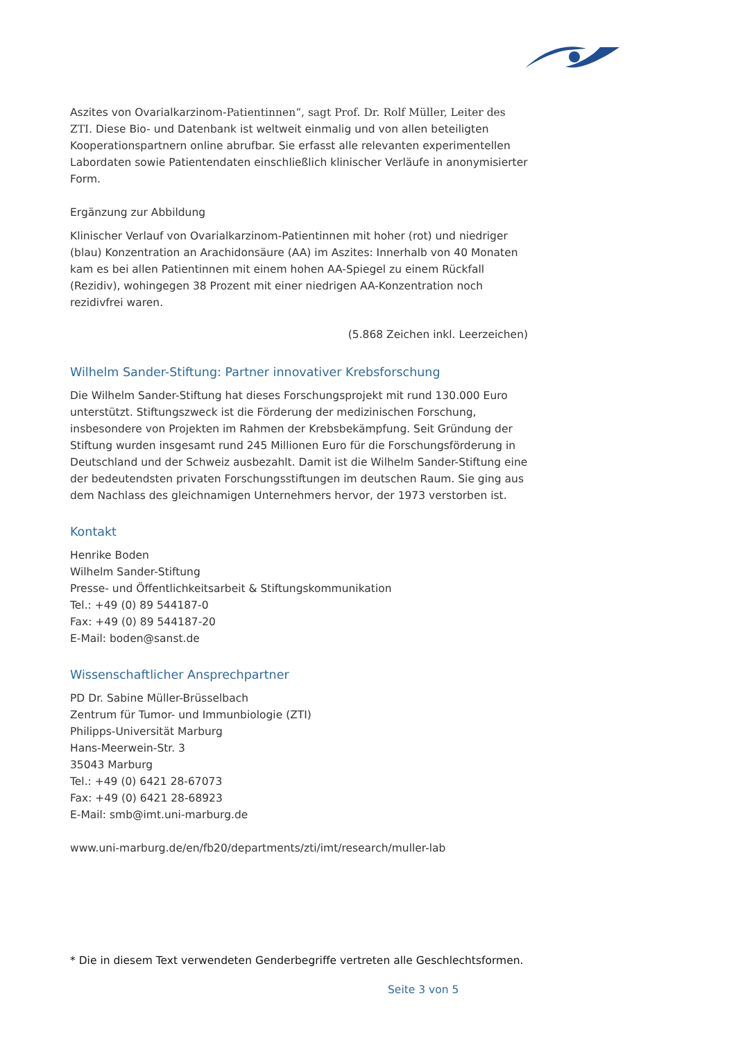Aszites von Ovarialkarzinom-Patientinnen“, sagt Prof. Dr. Rolf Müller, Leiter des ZTI. Diese Bio- und Datenbank ist weltweit einmalig und von allen beteiligten Kooperationspartnern online abrufbar. Sie erfasst alle relevanten experimentellen Labordaten sowie Patientendaten einschließlich klinischer Verläufe in anonymisierter Form.
Ergänzung zur Abbildung
Klinischer Verlauf von Ovarialkarzinom-Patientinnen mit hoher (rot) und niedriger (blau) Konzentration an Arachidonsäure (AA) im Aszites: Innerhalb von 40 Monaten kam es bei allen Patientinnen mit einem hohen AA-Spiegel zu einem Rückfall (Rezidiv), wohingegen 38 Prozent mit einer niedrigen AA-Konzentration noch rezidivfrei waren.
(5.868 Zeichen inkl. Leerzeichen)
Wilhelm Sander-Stiftung: Partner innovativer Krebsforschung
Die Wilhelm Sander-Stiftung hat dieses Forschungsprojekt mit rund 130.000 Euro unterstützt. Stiftungszweck ist die Förderung der medizinischen Forschung, insbesondere von Projekten im Rahmen der Krebsbekämpfung. Seit Gründung der Stiftung wurden insgesamt rund 245 Millionen Euro für die Forschungsförderung in Deutschland und der Schweiz ausbezahlt. Damit ist die Wilhelm Sander-Stiftung eine der bedeutendsten privaten Forschungsstiftungen im deutschen Raum. Sie ging aus dem Nachlass des gleichnamigen Unternehmers hervor, der 1973 verstorben ist.
Kontakt
Henrike Boden
Wilhelm Sander-Stiftung
Presse- und Öffentlichkeitsarbeit & Stiftungskommunikation
Tel.: +49 (0) 89 544187-0
Fax: +49 (0) 89 544187-20
E-Mail: boden@sanst.de
Wissenschaftlicher Ansprechpartner
PD Dr. Sabine Müller-Brüsselbach
Zentrum für Tumor- und Immunbiologie (ZTI)
Philipps-Universität Marburg
Hans-Meerwein-Str. 3
35043 Marburg
Tel.: +49 (0) 6421 28-67073
Fax: +49 (0) 6421 28-68923
E-Mail: smb@imt.uni-marburg.de
www.uni-marburg.de/en/fb20/departments/zti/imt/research/muller-lab
* Die in diesem Text verwendeten Genderbegriffe vertreten alle Geschlechtsformen.
Seite 3 von 5